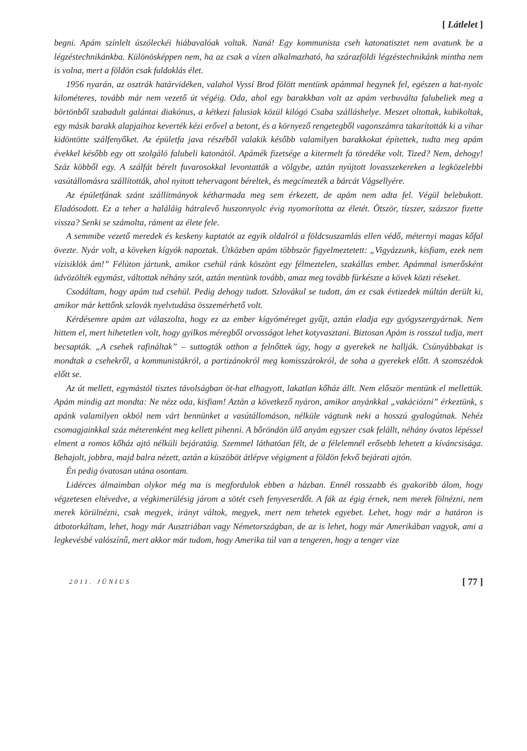[ Látlelet ]
begni. Apám színlelt úszóleckéi hiábavalóak voltak. Naná! Egy kommunista cseh katonatisztet nem avatunk be a légzéstechnikánkba. Különösképpen nem, ha az csak a vízen alkalmazható, ha szárazföldi légzéstechnikánk mintha nem is volna, mert a földön csak fuldoklás élet.
1956 nyarán, az osztrák határvidéken, valahol Vyssí Brod fölött mentünk apámmal hegynek fel, egészen a hat-nyolc kilométeres, tovább már nem vezető út végéig. Oda, ahol egy barakkban volt az apám verbuválta falubeliek meg a börtönből szabadult galántai diakónus, a kétkezi falusiak közül kilógó Csaba szálláshelye. Meszet oltottak, kubikoltak, egy másik barakk alapjaihoz keverték kézi erővel a betont, és a környező rengetegből vagonszámra takarították ki a vihar kidöntötte szálfenyőket. Az épületfa java részéből valakik később valamilyen barakkokat építettek, tudta meg apám évekkel később egy ott szolgáló falubeli katonától. Apámék fizetsége a kitermelt fa töredéke volt. Tized? Nem, dehogy! Száz köbből egy. A szálfát bérelt fuvarosokkal levontatták a völgybe, aztán nyújtott lovasszekereken a legközelebbi vasútállomásra szállították, ahol nyitott tehervagont béreltek, és megcímezték a bárcát Vágsellyére.
Az épületfának szánt szállítmányok kétharmada meg sem érkezett, de apám nem adta fel. Végül belebukott. Eladósodott. Ez a teher a haláláig hátralevő huszonnyolc évig nyomorította az életét. Ötször, tízszer, százszor fizette vissza? Senki se számolta, ráment az élete fele.
A semmibe vezető meredek és keskeny kaptatót az egyik oldalról a földcsuszamlás ellen védő, méternyi magas kőfal övezte. Nyár volt, a köveken kígyók napoztak. Útközben apám többször figyelmeztetett: „Vigyázzunk, kisfiam, ezek nem vízisiklók ám!” Félúton jártunk, amikor csehül ránk köszönt egy félmeztelen, szakállas ember. Apámmal ismerősként üdvözölték egymást, váltottak néhány szót, aztán mentünk tovább, amaz meg tovább fürkészte a kövek közti réseket.
Csodáltam, hogy apám tud csehül. Pedig dehogy tudott. Szlovákul se tudott, ám ez csak évtizedek múltán derült ki, amikor már kettőnk szlovák nyelvtudása összemérhető volt.
Kérdésemre apám azt válaszolta, hogy ez az ember kígyóméreget gyűjt, aztán eladja egy gyógyszergyárnak. Nem hittem el, mert hihetetlen volt, hogy gyilkos méregből orvosságot lehet kotyvasztani. Biztosan Apám is rosszul tudja, mert becsapták. „A csehek rafináltak” – suttogták otthon a felnőttek úgy, hogy a gyerekek ne hallják. Csúnyábbakat is mondtak a csehekről, a kommunistákról, a partizánokról meg komisszárokról, de soha a gyerekek előtt. A szomszédok előtt se.
Az út mellett, egymástól tisztes távolságban öt-hat elhagyott, lakatlan kőház állt. Nem először mentünk el mellettük. Apám mindig azt mondta: Ne nézz oda, kisfiam! Aztán a következő nyáron, amikor anyánkkal „vakációzni” érkeztünk, s apánk valamilyen okból nem várt bennünket a vasútállomáson, nélküle vágtunk neki a hosszú gyalogútnak. Nehéz csomagjainkkal száz méterenként meg kellett pihenni. A bőröndön ülő anyám egyszer csak felállt, néhány óvatos lépéssel elment a romos kőház ajtó nélküli bejáratáig. Szemmel láthatóan félt, de a félelemnél erősebb lehetett a kíváncsisága. Behajolt, jobbra, majd balra nézett, aztán a küszöböt átlépve végigment a földön fekvő bejárati ajtón.
Én pedig óvatosan utána osontam.
Lidérces álmaimban olykor még ma is megfordulok ebben a házban. Ennél rosszabb és gyakoribb álom, hogy végzetesen eltévedve, a végkimerülésig járom a sötét cseh fenyveserdőt. A fák az égig érnek, nem merek fölnézni, nem merek körülnézni, csak megyek, irányt váltok, megyek, mert nem tehetek egyebet. Lehet, hogy már a határon is átbotorkáltam, lehet, hogy már Ausztriában vagy Németországban, de az is lehet, hogy már Amerikában vagyok, ami a legkevésbé valószínű, mert akkor már tudom, hogy Amerika túl van a tengeren, hogy a tenger vize
2011. JÚNIUS [ 77 ]